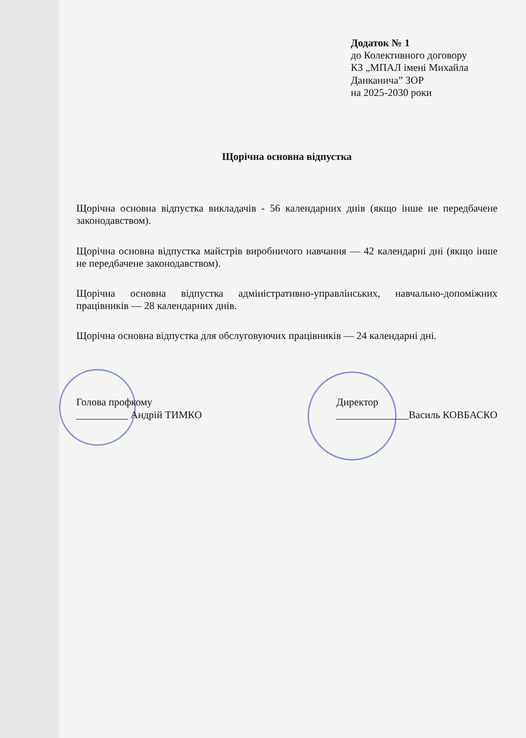Додаток № 1
до Колективного договору
КЗ „МПАЛ імені Михайла Данканича” ЗОР
на 2025-2030 роки
Щорічна основна відпустка
Щорічна основна відпустка викладачів - 56 календарних днів (якщо інше не передбачене законодавством).
Щорічна основна відпустка майстрів виробничого навчання — 42 календарні дні (якщо інше не передбачене законодавством).
Щорічна основна відпустка адміністративно-управлінських, навчально-допоміжних працівників — 28 календарних днів.
Щорічна основна відпустка для обслуговуючих працівників — 24 календарні дні.
Голова профкому
__________ Андрій ТИМКО
Директор
______________Василь КОВБАСКО